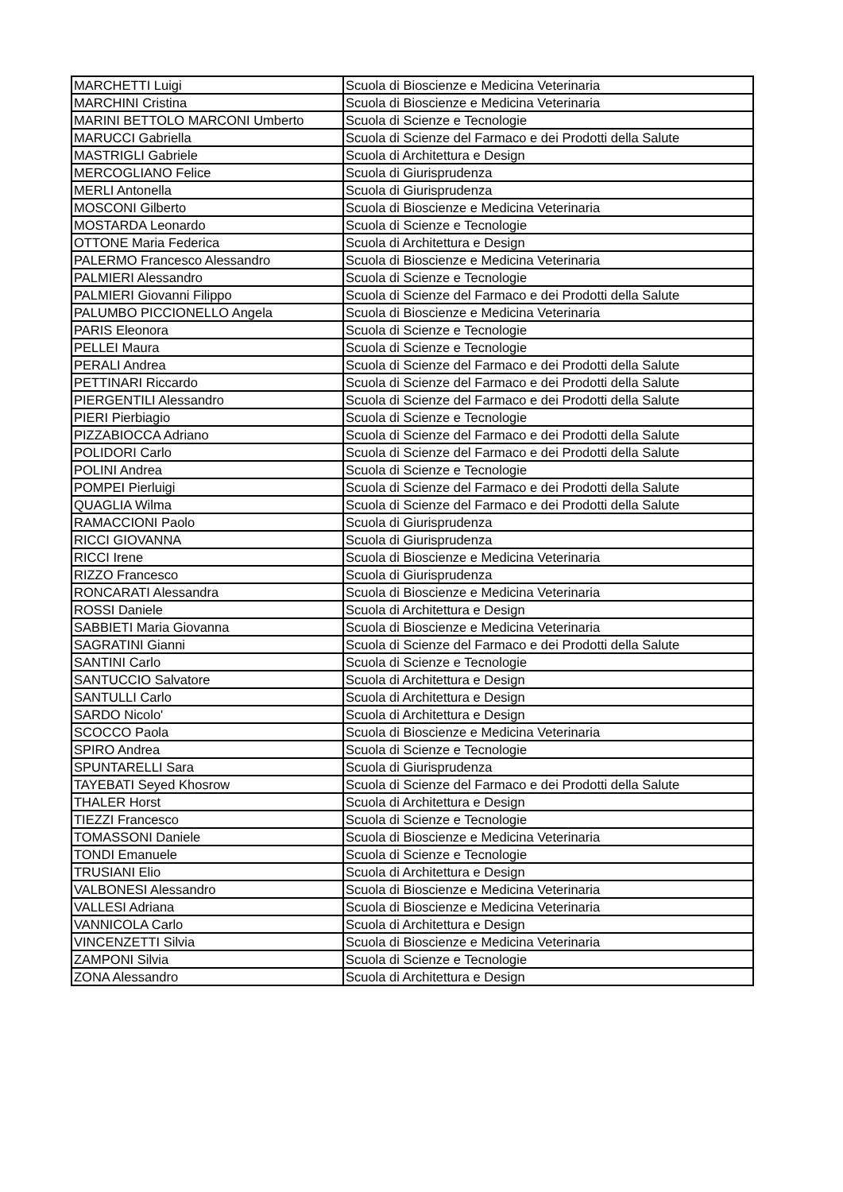| MARCHETTI Luigi | Scuola di Bioscienze e Medicina Veterinaria |
| MARCHINI Cristina | Scuola di Bioscienze e Medicina Veterinaria |
| MARINI BETTOLO MARCONI Umberto | Scuola di Scienze e Tecnologie |
| MARUCCI Gabriella | Scuola di Scienze del Farmaco e dei Prodotti della Salute |
| MASTRIGLI Gabriele | Scuola di Architettura e Design |
| MERCOGLIANO Felice | Scuola di Giurisprudenza |
| MERLI Antonella | Scuola di Giurisprudenza |
| MOSCONI Gilberto | Scuola di Bioscienze e Medicina Veterinaria |
| MOSTARDA Leonardo | Scuola di Scienze e Tecnologie |
| OTTONE Maria Federica | Scuola di Architettura e Design |
| PALERMO Francesco Alessandro | Scuola di Bioscienze e Medicina Veterinaria |
| PALMIERI Alessandro | Scuola di Scienze e Tecnologie |
| PALMIERI Giovanni Filippo | Scuola di Scienze del Farmaco e dei Prodotti della Salute |
| PALUMBO PICCIONELLO Angela | Scuola di Bioscienze e Medicina Veterinaria |
| PARIS Eleonora | Scuola di Scienze e Tecnologie |
| PELLEI Maura | Scuola di Scienze e Tecnologie |
| PERALI Andrea | Scuola di Scienze del Farmaco e dei Prodotti della Salute |
| PETTINARI Riccardo | Scuola di Scienze del Farmaco e dei Prodotti della Salute |
| PIERGENTILI Alessandro | Scuola di Scienze del Farmaco e dei Prodotti della Salute |
| PIERI Pierbiagio | Scuola di Scienze e Tecnologie |
| PIZZABIOCCA Adriano | Scuola di Scienze del Farmaco e dei Prodotti della Salute |
| POLIDORI Carlo | Scuola di Scienze del Farmaco e dei Prodotti della Salute |
| POLINI Andrea | Scuola di Scienze e Tecnologie |
| POMPEI Pierluigi | Scuola di Scienze del Farmaco e dei Prodotti della Salute |
| QUAGLIA Wilma | Scuola di Scienze del Farmaco e dei Prodotti della Salute |
| RAMACCIONI Paolo | Scuola di Giurisprudenza |
| RICCI GIOVANNA | Scuola di Giurisprudenza |
| RICCI Irene | Scuola di Bioscienze e Medicina Veterinaria |
| RIZZO Francesco | Scuola di Giurisprudenza |
| RONCARATI Alessandra | Scuola di Bioscienze e Medicina Veterinaria |
| ROSSI Daniele | Scuola di Architettura e Design |
| SABBIETI Maria Giovanna | Scuola di Bioscienze e Medicina Veterinaria |
| SAGRATINI Gianni | Scuola di Scienze del Farmaco e dei Prodotti della Salute |
| SANTINI Carlo | Scuola di Scienze e Tecnologie |
| SANTUCCIO Salvatore | Scuola di Architettura e Design |
| SANTULLI Carlo | Scuola di Architettura e Design |
| SARDO Nicolo' | Scuola di Architettura e Design |
| SCOCCO Paola | Scuola di Bioscienze e Medicina Veterinaria |
| SPIRO Andrea | Scuola di Scienze e Tecnologie |
| SPUNTARELLI Sara | Scuola di Giurisprudenza |
| TAYEBATI Seyed Khosrow | Scuola di Scienze del Farmaco e dei Prodotti della Salute |
| THALER Horst | Scuola di Architettura e Design |
| TIEZZI Francesco | Scuola di Scienze e Tecnologie |
| TOMASSONI Daniele | Scuola di Bioscienze e Medicina Veterinaria |
| TONDI Emanuele | Scuola di Scienze e Tecnologie |
| TRUSIANI Elio | Scuola di Architettura e Design |
| VALBONESI Alessandro | Scuola di Bioscienze e Medicina Veterinaria |
| VALLESI Adriana | Scuola di Bioscienze e Medicina Veterinaria |
| VANNICOLA Carlo | Scuola di Architettura e Design |
| VINCENZETTI Silvia | Scuola di Bioscienze e Medicina Veterinaria |
| ZAMPONI Silvia | Scuola di Scienze e Tecnologie |
| ZONA Alessandro | Scuola di Architettura e Design |